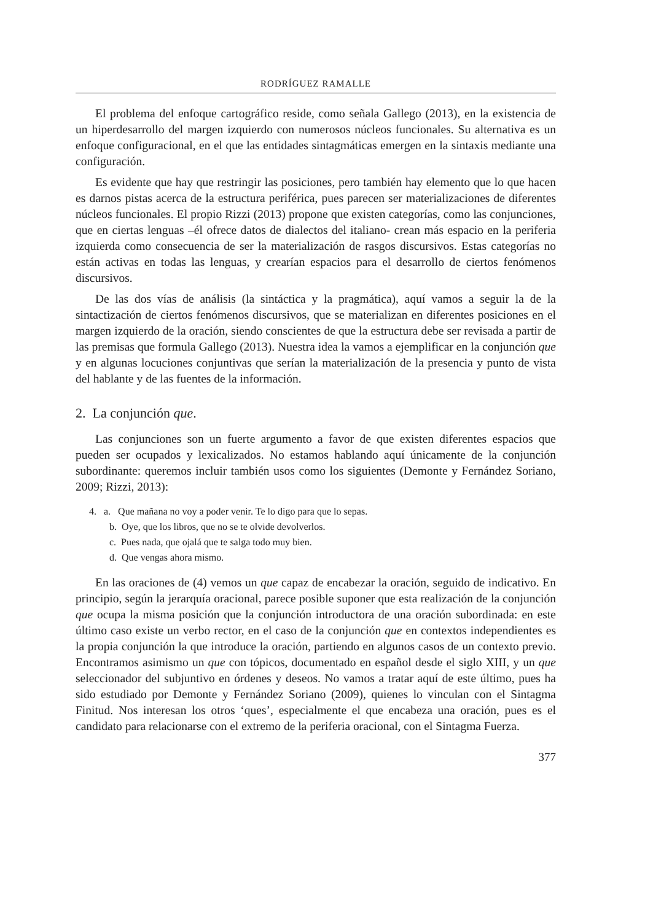RODRÍGUEZ RAMALLE
El problema del enfoque cartográfico reside, como señala Gallego (2013), en la existencia de un hiperdesarrollo del margen izquierdo con numerosos núcleos funcionales. Su alternativa es un enfoque configuracional, en el que las entidades sintagmáticas emergen en la sintaxis mediante una configuración.
Es evidente que hay que restringir las posiciones, pero también hay elemento que lo que hacen es darnos pistas acerca de la estructura periférica, pues parecen ser materializaciones de diferentes núcleos funcionales. El propio Rizzi (2013) propone que existen categorías, como las conjunciones, que en ciertas lenguas –él ofrece datos de dialectos del italiano- crean más espacio en la periferia izquierda como consecuencia de ser la materialización de rasgos discursivos. Estas categorías no están activas en todas las lenguas, y crearían espacios para el desarrollo de ciertos fenómenos discursivos.
De las dos vías de análisis (la sintáctica y la pragmática), aquí vamos a seguir la de la sintactización de ciertos fenómenos discursivos, que se materializan en diferentes posiciones en el margen izquierdo de la oración, siendo conscientes de que la estructura debe ser revisada a partir de las premisas que formula Gallego (2013). Nuestra idea la vamos a ejemplificar en la conjunción que y en algunas locuciones conjuntivas que serían la materialización de la presencia y punto de vista del hablante y de las fuentes de la información.
2. La conjunción que.
Las conjunciones son un fuerte argumento a favor de que existen diferentes espacios que pueden ser ocupados y lexicalizados. No estamos hablando aquí únicamente de la conjunción subordinante: queremos incluir también usos como los siguientes (Demonte y Fernández Soriano, 2009; Rizzi, 2013):
4. a. Que mañana no voy a poder venir. Te lo digo para que lo sepas.
b. Oye, que los libros, que no se te olvide devolverlos.
c. Pues nada, que ojalá que te salga todo muy bien.
d. Que vengas ahora mismo.
En las oraciones de (4) vemos un que capaz de encabezar la oración, seguido de indicativo. En principio, según la jerarquía oracional, parece posible suponer que esta realización de la conjunción que ocupa la misma posición que la conjunción introductora de una oración subordinada: en este último caso existe un verbo rector, en el caso de la conjunción que en contextos independientes es la propia conjunción la que introduce la oración, partiendo en algunos casos de un contexto previo. Encontramos asimismo un que con tópicos, documentado en español desde el siglo XIII, y un que seleccionador del subjuntivo en órdenes y deseos. No vamos a tratar aquí de este último, pues ha sido estudiado por Demonte y Fernández Soriano (2009), quienes lo vinculan con el Sintagma Finitud. Nos interesan los otros ‘ques’, especialmente el que encabeza una oración, pues es el candidato para relacionarse con el extremo de la periferia oracional, con el Sintagma Fuerza.
377